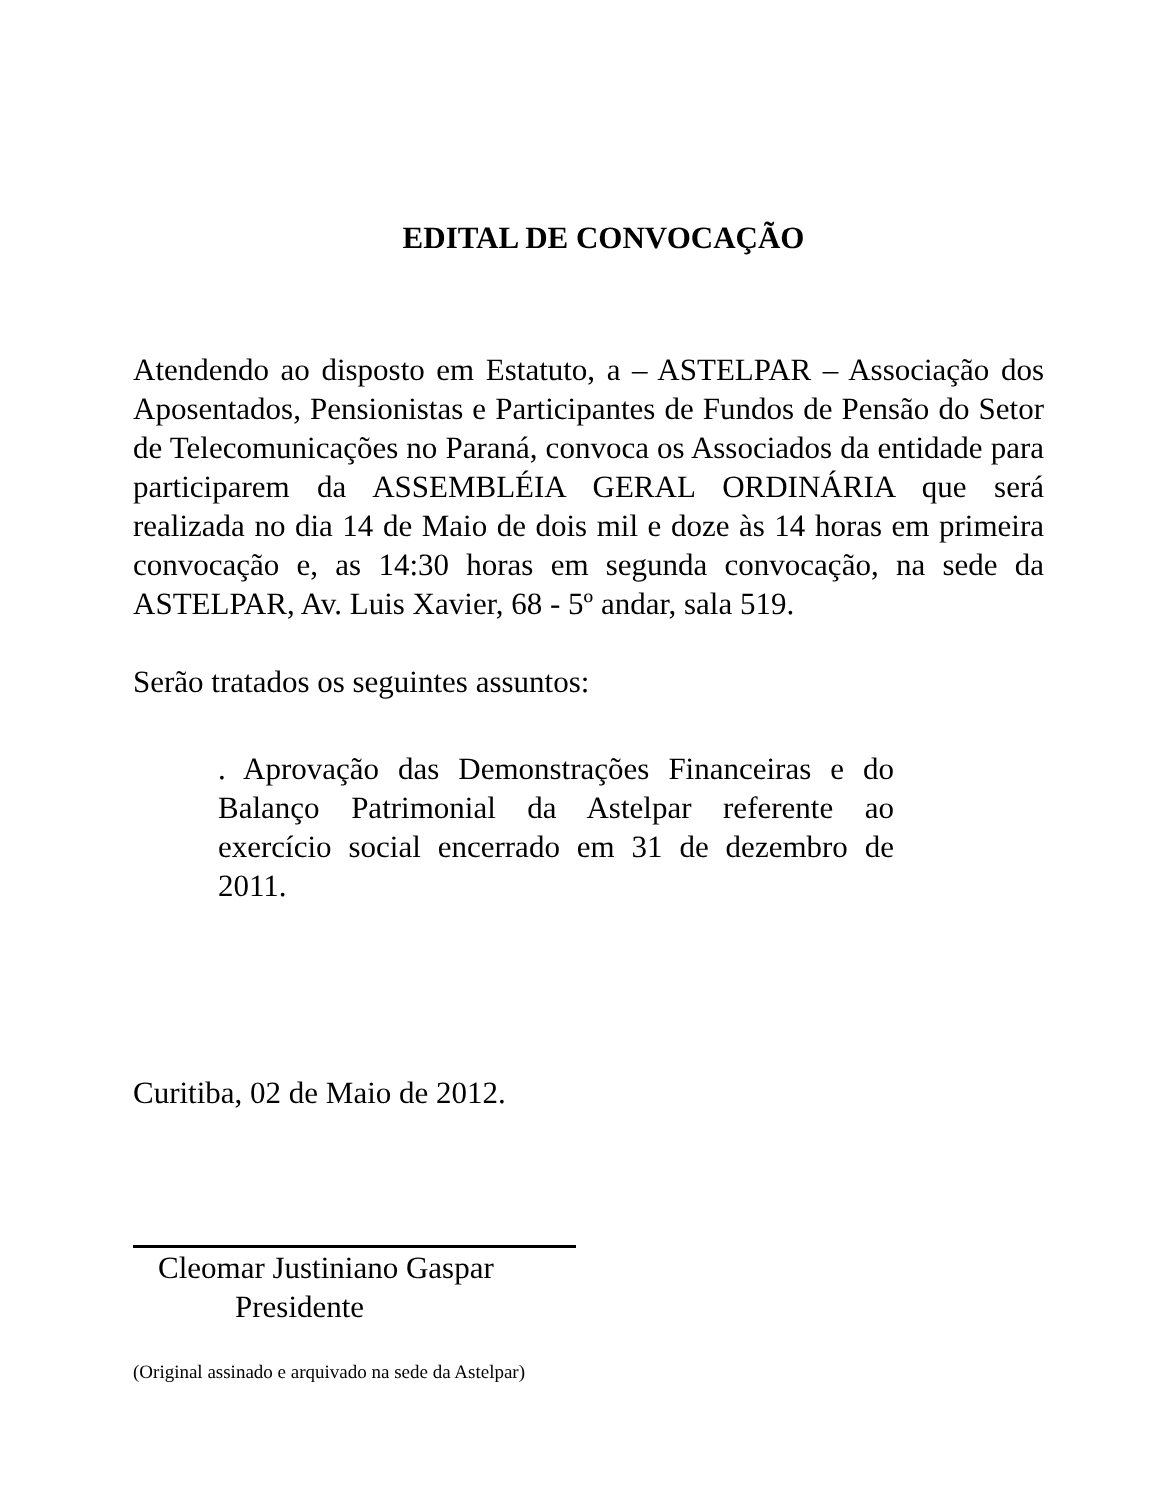EDITAL DE CONVOCAÇÃO
Atendendo ao disposto em Estatuto, a – ASTELPAR – Associação dos Aposentados, Pensionistas e Participantes de Fundos de Pensão do Setor de Telecomunicações no Paraná, convoca os Associados da entidade para participarem da ASSEMBLÉIA GERAL ORDINÁRIA que será realizada no dia 14 de Maio de dois mil e doze às 14 horas em primeira convocação e, as 14:30 horas em segunda convocação, na sede da ASTELPAR, Av. Luis Xavier, 68 - 5º andar, sala 519.
Serão tratados os seguintes assuntos:
. Aprovação das Demonstrações Financeiras e do Balanço Patrimonial da Astelpar referente ao exercício social encerrado em 31 de dezembro de 2011.
Curitiba, 02 de Maio de 2012.
Cleomar Justiniano Gaspar
Presidente
(Original assinado e arquivado na sede da Astelpar)